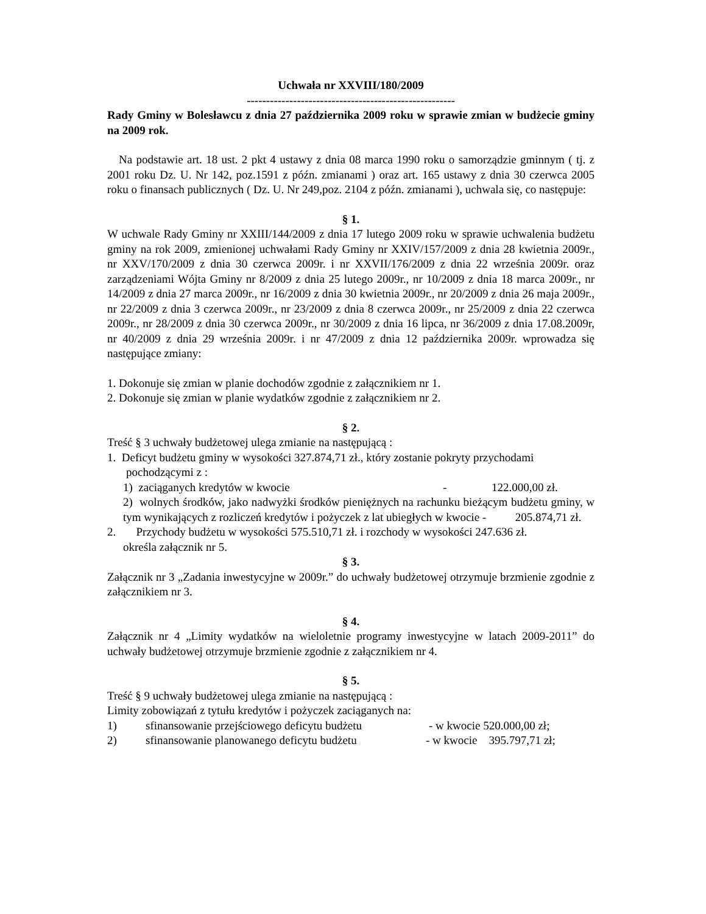Uchwała nr XXVIII/180/2009
------------------------------------------------------
Rady Gminy w Bolesławcu z dnia 27 października 2009 roku w sprawie zmian w budżecie gminy na 2009 rok.
Na podstawie art. 18 ust. 2 pkt 4 ustawy z dnia 08 marca 1990 roku o samorządzie gminnym ( tj. z 2001 roku Dz. U. Nr 142, poz.1591 z późn. zmianami ) oraz art. 165 ustawy z dnia 30 czerwca 2005 roku o finansach publicznych ( Dz. U. Nr 249,poz. 2104 z późn. zmianami ), uchwala się, co następuje:
§ 1.
W uchwale Rady Gminy nr XXIII/144/2009 z dnia 17 lutego 2009 roku w sprawie uchwalenia budżetu gminy na rok 2009, zmienionej uchwałami Rady Gminy nr XXIV/157/2009 z dnia 28 kwietnia 2009r., nr XXV/170/2009 z dnia 30 czerwca 2009r. i nr XXVII/176/2009 z dnia 22 września 2009r. oraz zarządzeniami Wójta Gminy nr 8/2009 z dnia 25 lutego 2009r., nr 10/2009 z dnia 18 marca 2009r., nr 14/2009 z dnia 27 marca 2009r., nr 16/2009 z dnia 30 kwietnia 2009r., nr 20/2009 z dnia 26 maja 2009r., nr 22/2009 z dnia 3 czerwca 2009r., nr 23/2009 z dnia 8 czerwca 2009r., nr 25/2009 z dnia 22 czerwca 2009r., nr 28/2009 z dnia 30 czerwca 2009r., nr 30/2009 z dnia 16 lipca, nr 36/2009 z dnia 17.08.2009r, nr 40/2009 z dnia 29 września 2009r. i nr 47/2009 z dnia 12 października 2009r. wprowadza się następujące zmiany:
1. Dokonuje się zmian w planie dochodów zgodnie z załącznikiem nr 1.
2. Dokonuje się zmian w planie wydatków zgodnie z załącznikiem nr 2.
§ 2.
Treść § 3 uchwały budżetowej ulega zmianie na następującą :
1. Deficyt budżetu gminy w wysokości 327.874,71 zł., który zostanie pokryty przychodami
pochodzącymi z :
1) zaciąganych kredytów w kwocie - 122.000,00 zł.
2) wolnych środków, jako nadwyżki środków pieniężnych na rachunku bieżącym budżetu gminy, w tym wynikających z rozliczeń kredytów i pożyczek z lat ubiegłych w kwocie - 205.874,71 zł.
2. Przychody budżetu w wysokości 575.510,71 zł. i rozchody w wysokości 247.636 zł.
określa załącznik nr 5.
§ 3.
Załącznik nr 3 „Zadania inwestycyjne w 2009r.” do uchwały budżetowej otrzymuje brzmienie zgodnie z załącznikiem nr 3.
§ 4.
Załącznik nr 4 „Limity wydatków na wieloletnie programy inwestycyjne w latach 2009-2011” do uchwały budżetowej otrzymuje brzmienie zgodnie z załącznikiem nr 4.
§ 5.
Treść § 9 uchwały budżetowej ulega zmianie na następującą :
Limity zobowiązań z tytułu kredytów i pożyczek zaciąganych na:
1) sfinansowanie przejściowego deficytu budżetu - w kwocie 520.000,00 zł;
2) sfinansowanie planowanego deficytu budżetu - w kwocie 395.797,71 zł;